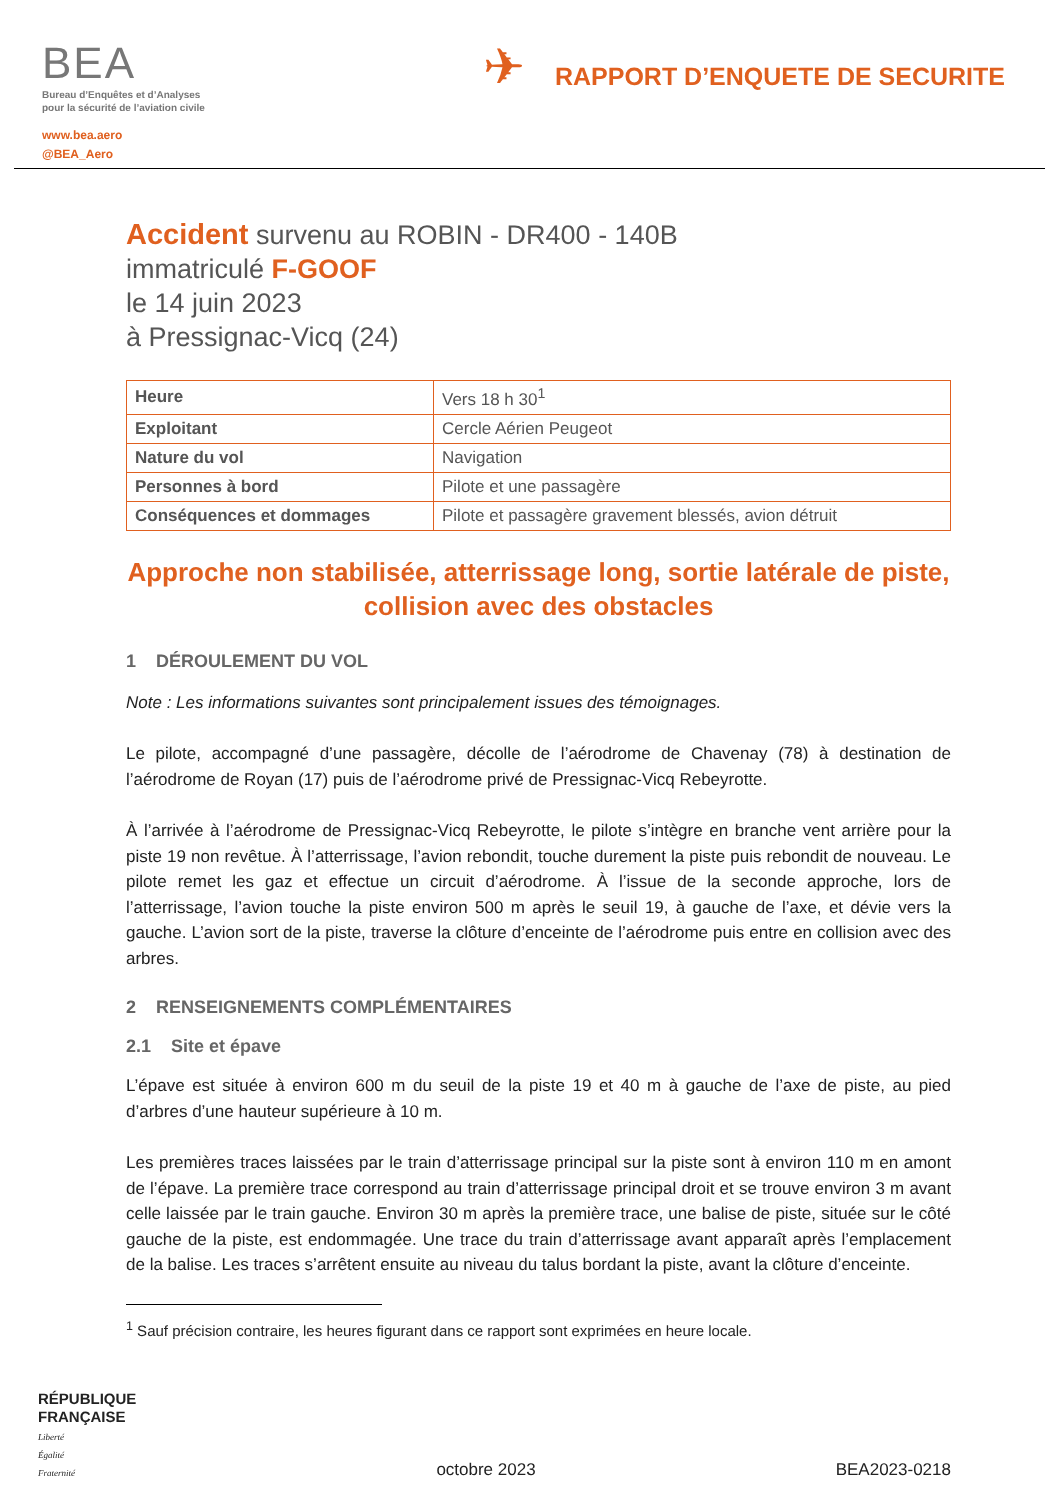BEA
Bureau d’Enquêtes et d’Analyses
pour la sécurité de l’aviation civile
www.bea.aero
@BEA_Aero
✈
RAPPORT D’ENQUETE DE SECURITE
Accident survenu au ROBIN - DR400 - 140B
immatriculé F-GOOF
le 14 juin 2023
à Pressignac-Vicq (24)
| Heure | Vers 18 h 30<sup>1</sup> |
| Exploitant | Cercle Aérien Peugeot |
| Nature du vol | Navigation |
| Personnes à bord | Pilote et une passagère |
| Conséquences et dommages | Pilote et passagère gravement blessés, avion détruit |
Approche non stabilisée, atterrissage long, sortie latérale de piste, collision avec des obstacles
1 DÉROULEMENT DU VOL
Note : Les informations suivantes sont principalement issues des témoignages.
Le pilote, accompagné d’une passagère, décolle de l’aérodrome de Chavenay (78) à destination de l’aérodrome de Royan (17) puis de l’aérodrome privé de Pressignac-Vicq Rebeyrotte.
À l’arrivée à l’aérodrome de Pressignac-Vicq Rebeyrotte, le pilote s’intègre en branche vent arrière pour la piste 19 non revêtue. À l’atterrissage, l’avion rebondit, touche durement la piste puis rebondit de nouveau. Le pilote remet les gaz et effectue un circuit d’aérodrome. À l’issue de la seconde approche, lors de l’atterrissage, l’avion touche la piste environ 500 m après le seuil 19, à gauche de l’axe, et dévie vers la gauche. L’avion sort de la piste, traverse la clôture d’enceinte de l’aérodrome puis entre en collision avec des arbres.
2 RENSEIGNEMENTS COMPLÉMENTAIRES
2.1 Site et épave
L’épave est située à environ 600 m du seuil de la piste 19 et 40 m à gauche de l’axe de piste, au pied d’arbres d’une hauteur supérieure à 10 m.
Les premières traces laissées par le train d’atterrissage principal sur la piste sont à environ 110 m en amont de l’épave. La première trace correspond au train d’atterrissage principal droit et se trouve environ 3 m avant celle laissée par le train gauche. Environ 30 m après la première trace, une balise de piste, située sur le côté gauche de la piste, est endommagée. Une trace du train d’atterrissage avant apparaît après l’emplacement de la balise. Les traces s’arrêtent ensuite au niveau du talus bordant la piste, avant la clôture d’enceinte.
<sup>1</sup> Sauf précision contraire, les heures figurant dans ce rapport sont exprimées en heure locale.
RÉPUBLIQUE
FRANÇAISE
Liberté
Égalité
Fraternité
octobre 2023
BEA2023-0218